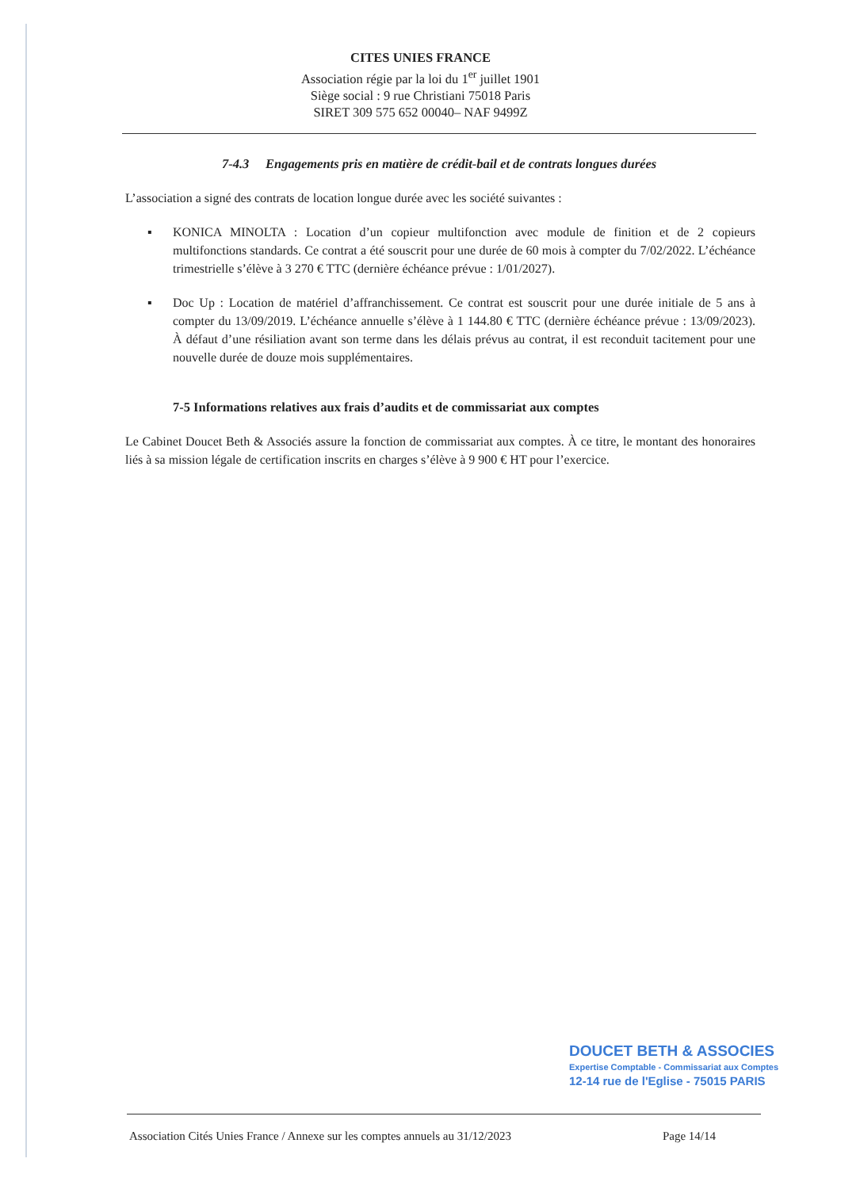CITES UNIES FRANCE
Association régie par la loi du 1<sup>er</sup> juillet 1901
Siège social : 9 rue Christiani 75018 Paris
SIRET 309 575 652 00040– NAF 9499Z
7-4.3 Engagements pris en matière de crédit-bail et de contrats longues durées
L’association a signé des contrats de location longue durée avec les société suivantes :
▪ KONICA MINOLTA : Location d’un copieur multifonction avec module de finition et de 2 copieurs multifonctions standards. Ce contrat a été souscrit pour une durée de 60 mois à compter du 7/02/2022. L’échéance trimestrielle s’élève à 3 270 € TTC (dernière échéance prévue : 1/01/2027).
▪ Doc Up : Location de matériel d’affranchissement. Ce contrat est souscrit pour une durée initiale de 5 ans à compter du 13/09/2019. L’échéance annuelle s’élève à 1 144.80 € TTC (dernière échéance prévue : 13/09/2023). À défaut d’une résiliation avant son terme dans les délais prévus au contrat, il est reconduit tacitement pour une nouvelle durée de douze mois supplémentaires.
7-5 Informations relatives aux frais d’audits et de commissariat aux comptes
Le Cabinet Doucet Beth & Associés assure la fonction de commissariat aux comptes. À ce titre, le montant des honoraires liés à sa mission légale de certification inscrits en charges s’élève à 9 900 € HT pour l’exercice.
DOUCET BETH & ASSOCIES
Expertise Comptable - Commissariat aux Comptes
12-14 rue de l'Eglise - 75015 PARIS
Association Cités Unies France / Annexe sur les comptes annuels au 31/12/2023 Page 14/14